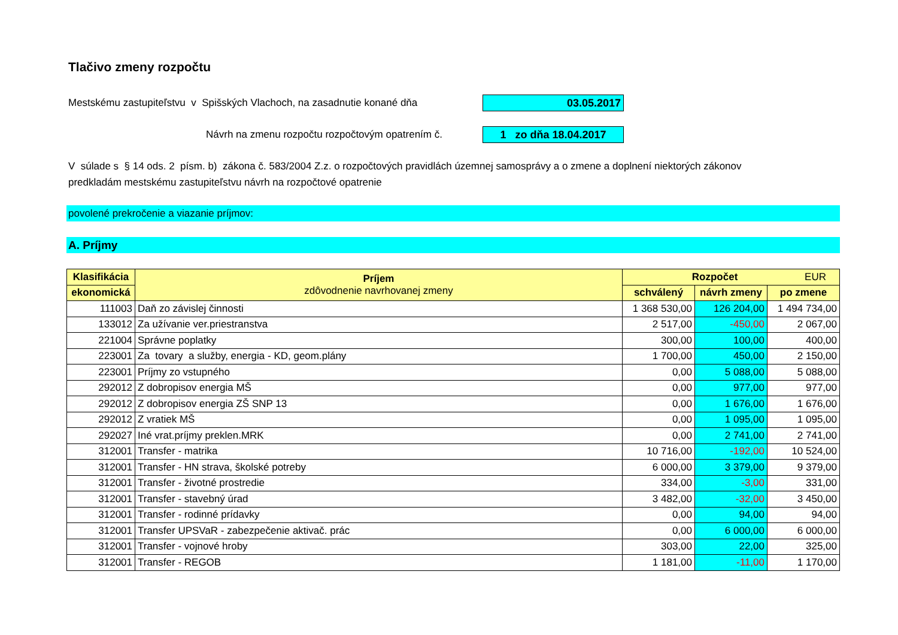Tlačivo zmeny rozpočtu
Mestskému zastupiteľstvu v Spišských Vlachoch, na zasadnutie konané dňa
03.05.2017
Návrh na zmenu rozpočtu rozpočtovým opatrením č.
1 zo dňa 18.04.2017
V súlade s § 14 ods. 2 písm. b) zákona č. 583/2004 Z.z. o rozpočtových pravidlách územnej samosprávy a o zmene a doplnení niektorých zákonov
predkladám mestskému zastupiteľstvu návrh na rozpočtové opatrenie
povolené prekročenie a viazanie príjmov:
A. Príjmy
| Klasifikácia | Príjem zdôvodnenie navrhovanej zmeny | Rozpočet EUR | | |
| --- | --- | --- | --- | --- |
| ekonomická | | schválený | návrh zmeny | po zmene |
| 111003 | Daň zo závislej činnosti | 1 368 530,00 | 126 204,00 | 1 494 734,00 |
| 133012 | Za užívanie ver.priestranstva | 2 517,00 | -450,00 | 2 067,00 |
| 221004 | Správne poplatky | 300,00 | 100,00 | 400,00 |
| 223001 | Za tovary a služby, energia - KD, geom.plány | 1 700,00 | 450,00 | 2 150,00 |
| 223001 | Príjmy zo vstupného | 0,00 | 5 088,00 | 5 088,00 |
| 292012 | Z dobropisov energia MŠ | 0,00 | 977,00 | 977,00 |
| 292012 | Z dobropisov energia ZŠ SNP 13 | 0,00 | 1 676,00 | 1 676,00 |
| 292012 | Z vratiek MŠ | 0,00 | 1 095,00 | 1 095,00 |
| 292027 | Iné vrat.príjmy preklen.MRK | 0,00 | 2 741,00 | 2 741,00 |
| 312001 | Transfer - matrika | 10 716,00 | -192,00 | 10 524,00 |
| 312001 | Transfer - HN strava, školské potreby | 6 000,00 | 3 379,00 | 9 379,00 |
| 312001 | Transfer - životné prostredie | 334,00 | -3,00 | 331,00 |
| 312001 | Transfer - stavebný úrad | 3 482,00 | -32,00 | 3 450,00 |
| 312001 | Transfer - rodinné prídavky | 0,00 | 94,00 | 94,00 |
| 312001 | Transfer UPSVaR - zabezpečenie aktivač. prác | 0,00 | 6 000,00 | 6 000,00 |
| 312001 | Transfer - vojnové hroby | 303,00 | 22,00 | 325,00 |
| 312001 | Transfer - REGOB | 1 181,00 | -11,00 | 1 170,00 |